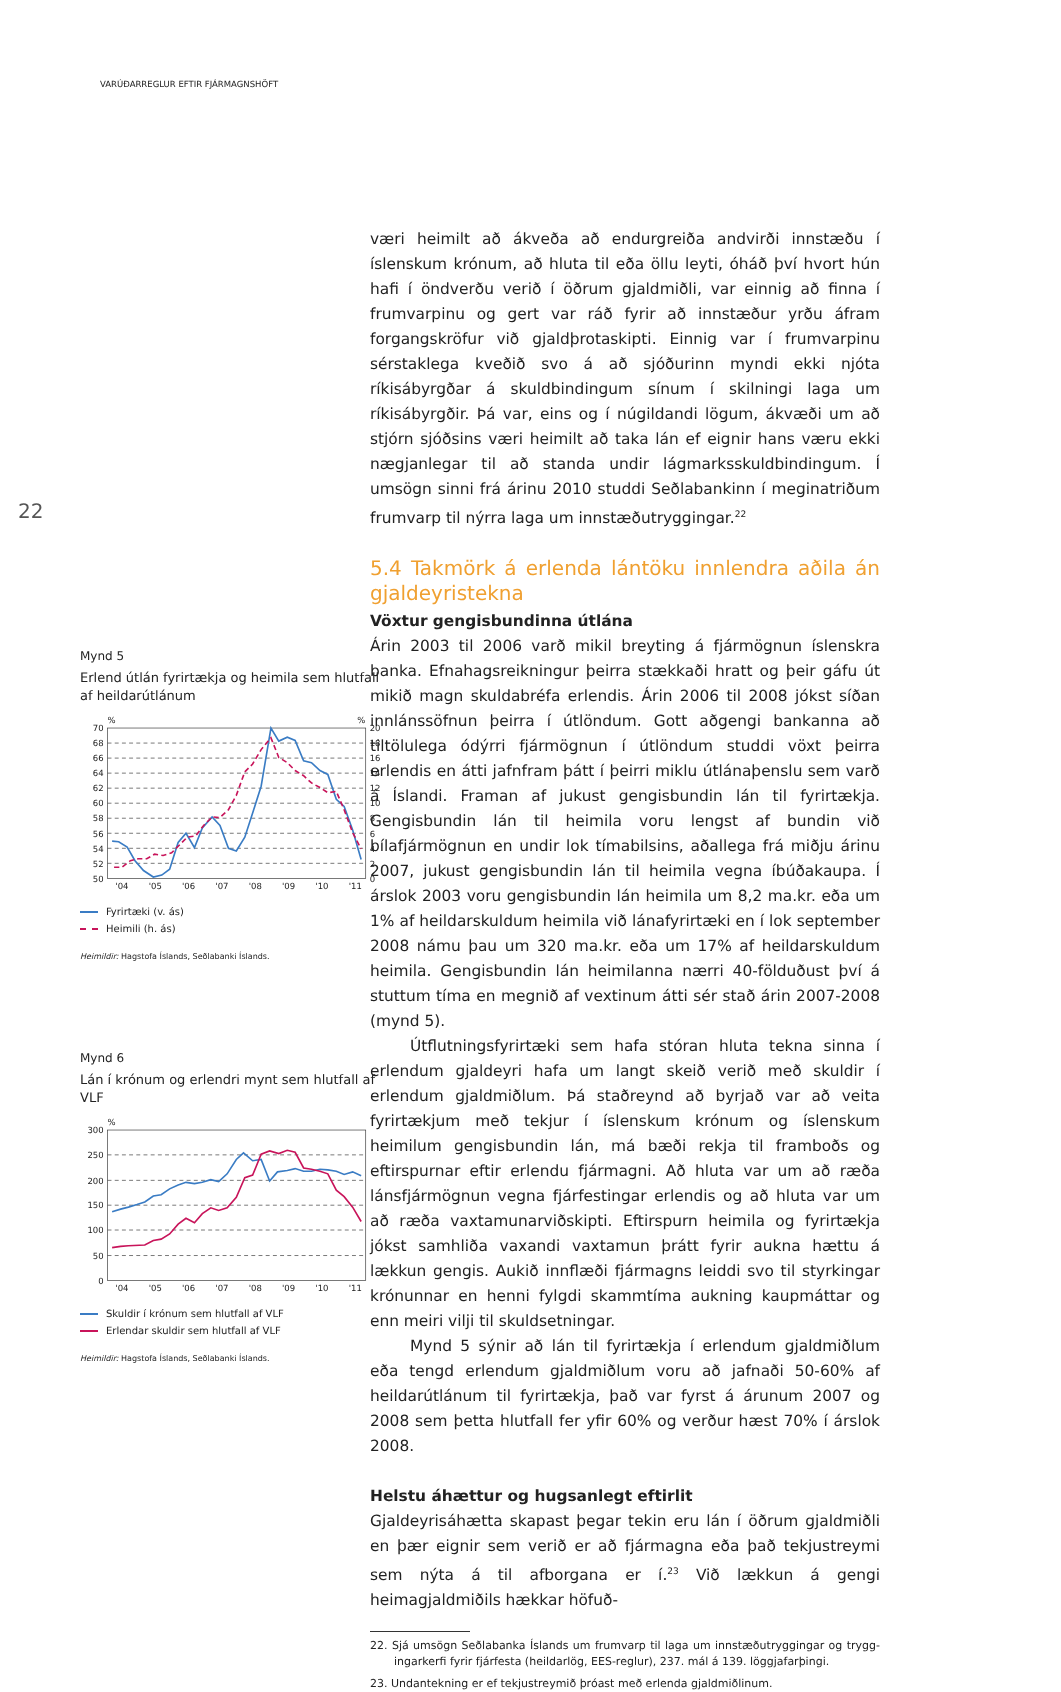VARÚÐARREGLUR EFTIR FJÁRMAGNSHÖFT
22
Mynd 5
Erlend útlán fyrirtækja og heimila sem hlutfall af heildarútlánum
%
%
70
68
66
64
62
60
58
56
54
52
50
20
18
16
14
12
10
8
6
4
2
0
'04
'05
'06
'07
'08
'09
'10
'11
Fyrirtæki (v. ás)
Heimili (h. ás)
Heimildir: Hagstofa Íslands, Seðlabanki Íslands.
Mynd 6
Lán í krónum og erlendri mynt sem hlutfall af VLF
%
300
250
200
150
100
50
0
'04
'05
'06
'07
'08
'09
'10
'11
Skuldir í krónum sem hlutfall af VLF
Erlendar skuldir sem hlutfall af VLF
Heimildir: Hagstofa Íslands, Seðlabanki Íslands.
væri heimilt að ákveða að endurgreiða andvirði innstæðu í íslenskum krónum, að hluta til eða öllu leyti, óháð því hvort hún hafi í öndverðu verið í öðrum gjaldmiðli, var einnig að finna í frumvarpinu og gert var ráð fyrir að innstæður yrðu áfram forgangskröfur við gjaldþrotaskipti. Einnig var í frumvarpinu sérstaklega kveðið svo á að sjóðurinn myndi ekki njóta ríkisábyrgðar á skuldbindingum sínum í skilningi laga um ríkisábyrgðir. Þá var, eins og í núgildandi lögum, ákvæði um að stjórn sjóðsins væri heimilt að taka lán ef eignir hans væru ekki nægjanlegar til að standa undir lágmarksskuldbindingum. Í umsögn sinni frá árinu 2010 studdi Seðlabankinn í meginatriðum frumvarp til nýrra laga um innstæðutryggingar.<sup>22</sup>
5.4 Takmörk á erlenda lántöku innlendra aðila án gjaldeyristekna
Vöxtur gengisbundinna útlána
Árin 2003 til 2006 varð mikil breyting á fjármögnun íslenskra banka. Efnahagsreikningur þeirra stækkaði hratt og þeir gáfu út mikið magn skuldabréfa erlendis. Árin 2006 til 2008 jókst síðan innlánssöfnun þeirra í útlöndum. Gott aðgengi bankanna að tiltölulega ódýrri fjár­mögnun í útlöndum studdi vöxt þeirra erlendis en átti jafnfram þátt í þeirri miklu útlánaþenslu sem varð á Íslandi. Framan af jukust gengis­bundin lán til fyrirtækja. Gengisbundin lán til heimila voru lengst af bundin við bílafjármögnun en undir lok tímabilsins, aðallega frá miðju árinu 2007, jukust gengisbundin lán til heimila vegna íbúðakaupa. Í árslok 2003 voru gengisbundin lán heimila um 8,2 ma.kr. eða um 1% af heildarskuldum heimila við lánafyrirtæki en í lok september 2008 námu þau um 320 ma.kr. eða um 17% af heildarskuldum heimila. Gengisbundin lán heimilanna nærri 40-földuðust því á stuttum tíma en megnið af vextinum átti sér stað árin 2007-2008 (mynd 5).
Útflutningsfyrirtæki sem hafa stóran hluta tekna sinna í erlendum gjaldeyri hafa um langt skeið verið með skuldir í erlendum gjaldmiðlum. Þá staðreynd að byrjað var að veita fyrirtækjum með tekjur í íslenskum krónum og íslenskum heimilum gengisbundin lán, má bæði rekja til framboðs og eftirspurnar eftir erlendu fjármagni. Að hluta var um að ræða lánsfjármögnun vegna fjárfestingar erlendis og að hluta var um að ræða vaxtamunarviðskipti. Eftirspurn heimila og fyrirtækja jókst sam­hliða vaxandi vaxtamun þrátt fyrir aukna hættu á lækkun gengis. Aukið innflæði fjármagns leiddi svo til styrkingar krónunnar en henni fylgdi skammtíma aukning kaupmáttar og enn meiri vilji til skuldsetningar.
Mynd 5 sýnir að lán til fyrirtækja í erlendum gjaldmiðlum eða tengd erlendum gjaldmiðlum voru að jafnaði 50-60% af heildarút­lánum til fyrirtækja, það var fyrst á árunum 2007 og 2008 sem þetta hlutfall fer yfir 60% og verður hæst 70% í árslok 2008.
Helstu áhættur og hugsanlegt eftirlit
Gjaldeyrisáhætta skapast þegar tekin eru lán í öðrum gjaldmiðli en þær eignir sem verið er að fjármagna eða það tekjustreymi sem nýta á til afborgana er í.<sup>23</sup> Við lækkun á gengi heimagjaldmiðils hækkar höfuð-
22. Sjá umsögn Seðlabanka Íslands um frumvarp til laga um innstæðutryggingar og trygg­ingarkerfi fyrir fjárfesta (heildarlög, EES-reglur), 237. mál á 139. löggjafarþingi.
23. Undantekning er ef tekjustreymið þróast með erlenda gjaldmiðlinum.